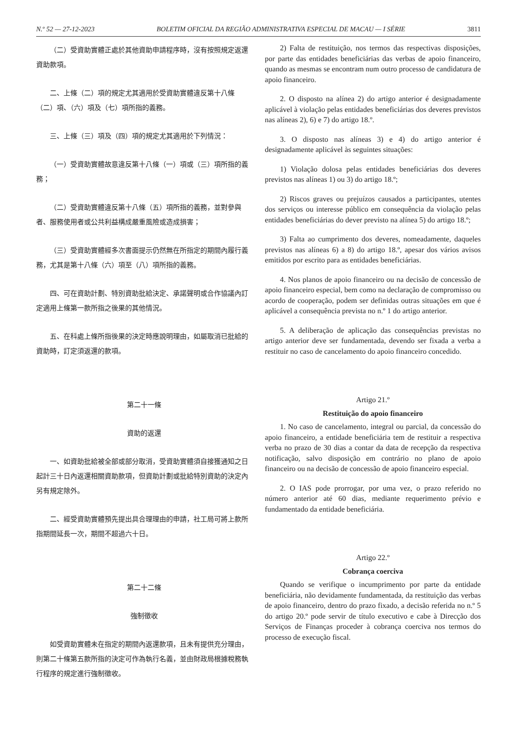N.º 52 — 27-12-2023 BOLETIM OFICIAL DA REGIÃO ADMINISTRATIVA ESPECIAL DE MACAU — I SÉRIE 3811
（二）受資助實體正處於其他資助申請程序時，沒有按照規定返還資助款項。
二、上條（二）項的規定尤其適用於受資助實體違反第十八條（二）項、（六）項及（七）項所指的義務。
三、上條（三）項及（四）項的規定尤其適用於下列情況：
（一）受資助實體故意違反第十八條（一）項或（三）項所指的義務；
（二）受資助實體違反第十八條（五）項所指的義務，並對參與者、服務使用者或公共利益構成嚴重風險或造成損害；
（三）受資助實體經多次書面提示仍然無在所指定的期間內履行義務，尤其是第十八條（六）項至（八）項所指的義務。
四、可在資助計劃、特別資助批給決定、承諾聲明或合作協議內訂定適用上條第一款所指之後果的其他情況。
五、在科處上條所指後果的決定時應說明理由，如屬取消已批給的資助時，訂定須返還的款項。
第二十一條
資助的返還
一、如資助批給被全部或部分取消，受資助實體須自接獲通知之日起計三十日內返還相關資助款項，但資助計劃或批給特別資助的決定內另有規定除外。
二、經受資助實體預先提出具合理理由的申請，社工局可將上款所指期間延長一次，期間不超過六十日。
第二十二條
強制徵收
如受資助實體未在指定的期間內返還款項，且未有提供充分理由，則第二十條第五款所指的決定可作為執行名義，並由財政局根據稅務執行程序的規定進行強制徵收。
2) Falta de restituição, nos termos das respectivas disposições, por parte das entidades beneficiárias das verbas de apoio financeiro, quando as mesmas se encontram num outro processo de candidatura de apoio financeiro.
2. O disposto na alínea 2) do artigo anterior é designadamente aplicável à violação pelas entidades beneficiárias dos deveres previstos nas alíneas 2), 6) e 7) do artigo 18.º.
3. O disposto nas alíneas 3) e 4) do artigo anterior é designadamente aplicável às seguintes situações:
1) Violação dolosa pelas entidades beneficiárias dos deveres previstos nas alíneas 1) ou 3) do artigo 18.º;
2) Riscos graves ou prejuízos causados a participantes, utentes dos serviços ou interesse público em consequência da violação pelas entidades beneficiárias do dever previsto na alínea 5) do artigo 18.º;
3) Falta ao cumprimento dos deveres, nomeadamente, daqueles previstos nas alíneas 6) a 8) do artigo 18.º, apesar dos vários avisos emitidos por escrito para as entidades beneficiárias.
4. Nos planos de apoio financeiro ou na decisão de concessão de apoio financeiro especial, bem como na declaração de compromisso ou acordo de cooperação, podem ser definidas outras situações em que é aplicável a consequência prevista no n.º 1 do artigo anterior.
5. A deliberação de aplicação das consequências previstas no artigo anterior deve ser fundamentada, devendo ser fixada a verba a restituir no caso de cancelamento do apoio financeiro concedido.
Artigo 21.º
Restituição do apoio financeiro
1. No caso de cancelamento, integral ou parcial, da concessão do apoio financeiro, a entidade beneficiária tem de restituir a respectiva verba no prazo de 30 dias a contar da data de recepção da respectiva notificação, salvo disposição em contrário no plano de apoio financeiro ou na decisão de concessão de apoio financeiro especial.
2. O IAS pode prorrogar, por uma vez, o prazo referido no número anterior até 60 dias, mediante requerimento prévio e fundamentado da entidade beneficiária.
Artigo 22.º
Cobrança coerciva
Quando se verifique o incumprimento por parte da entidade beneficiária, não devidamente fundamentada, da restituição das verbas de apoio financeiro, dentro do prazo fixado, a decisão referida no n.º 5 do artigo 20.º pode servir de título executivo e cabe à Direcção dos Serviços de Finanças proceder à cobrança coerciva nos termos do processo de execução fiscal.